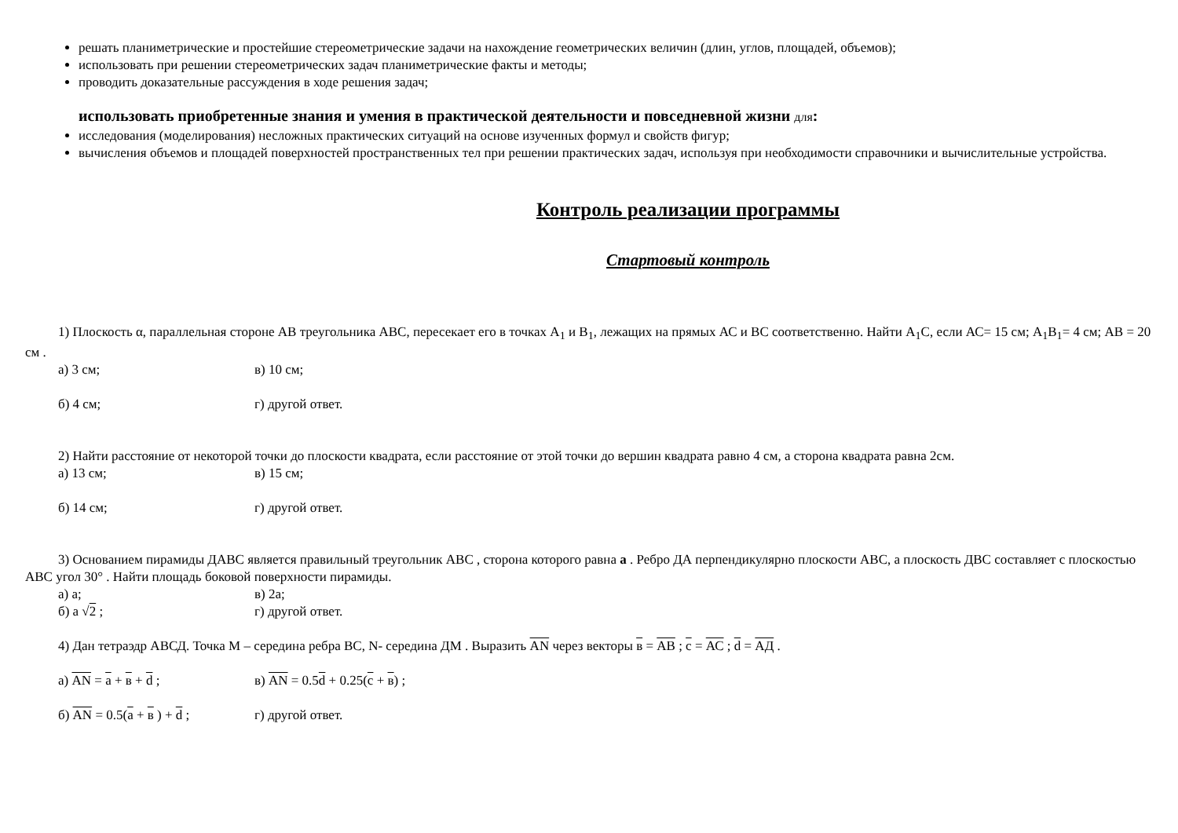решать планиметрические и простейшие стереометрические задачи на нахождение геометрических величин (длин, углов, площадей, объемов);
использовать при решении стереометрических задач планиметрические факты и методы;
проводить доказательные рассуждения в ходе решения задач;
использовать приобретенные знания и умения в практической деятельности и повседневной жизни для:
исследования (моделирования) несложных практических ситуаций на основе изученных формул и свойств фигур;
вычисления объемов и площадей поверхностей пространственных тел при решении практических задач, используя при необходимости справочники и вычислительные устройства.
Контроль реализации программы
Стартовый контроль
1) Плоскость α, параллельная стороне АВ треугольника АВС, пересекает его в точках А<sub>1</sub> и В<sub>1</sub>, лежащих на прямых АС и ВС соответственно. Найти А<sub>1</sub>С, если АС= 15 см; А<sub>1</sub>В<sub>1</sub>= 4 см; АВ = 20 см .
а) 3 см; в) 10 см;
б) 4 см; г) другой ответ.
2) Найти расстояние от некоторой точки до плоскости квадрата, если расстояние от этой точки до вершин квадрата равно 4 см, а сторона квадрата равна 2см.
а) 13 см; в) 15 см;
б) 14 см; г) другой ответ.
3) Основанием пирамиды ДАВС является правильный треугольник АВС , сторона которого равна а . Ребро ДА перпендикулярно плоскости АВС, а плоскость ДВС составляет с плоскостью АВС угол 30° . Найти площадь боковой поверхности пирамиды.
а) а; в) 2а;
б) а √2 ; г) другой ответ.
4) Дан тетраэдр АВСД. Точка М – середина ребра ВС, N- середина ДМ . Выразить АN через векторы в = АВ ; с = АС ; d = АД .
а) АN = а + в + d ; в) АN = 0.5d + 0.25(с + в) ;
б) АN = 0.5(а + в ) + d ; г) другой ответ.